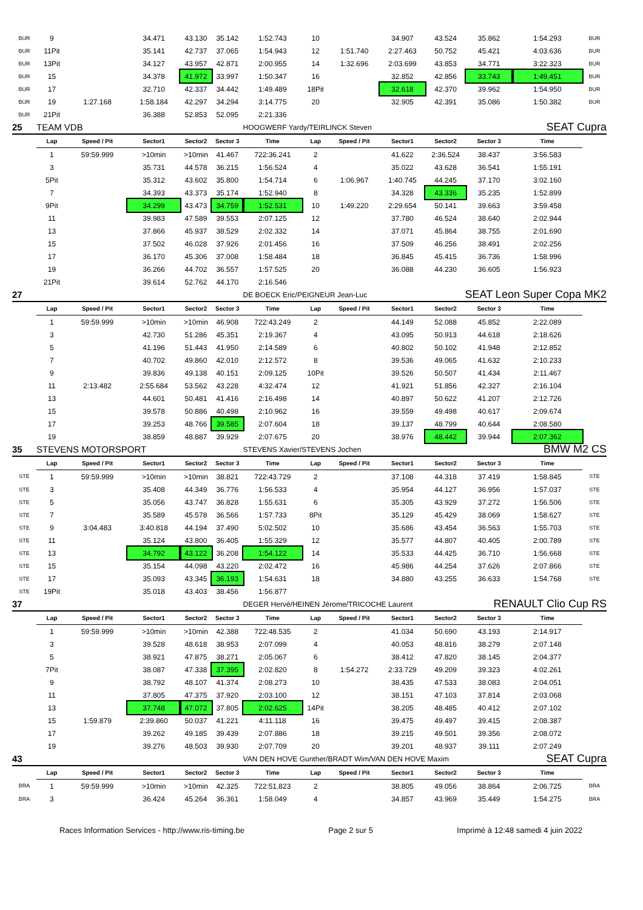| BUR | 9 | | 34.471 | 43.130 | 35.142 | 1:52.743 | 10 | | 34.907 | 43.524 | 35.862 | 1:54.293 | BUR |
| BUR | 11Pit | | 35.141 | 42.737 | 37.065 | 1:54.943 | 12 | 1:51.740 | 2:27.463 | 50.752 | 45.421 | 4:03.636 | BUR |
| BUR | 13Pit | | 34.127 | 43.957 | 42.871 | 2:00.955 | 14 | 1:32.696 | 2:03.699 | 43.853 | 34.771 | 3:22.323 | BUR |
| BUR | 15 | | 34.378 | 41.972 | 33.997 | 1:50.347 | 16 | | 32.852 | 42.856 | 33.743 | 1:49.451 | BUR |
| BUR | 17 | | 32.710 | 42.337 | 34.442 | 1:49.489 | 18Pit | | 32.618 | 42.370 | 39.962 | 1:54.950 | BUR |
| BUR | 19 | 1:27.168 | 1:58.184 | 42.297 | 34.294 | 3:14.775 | 20 | | 32.905 | 42.391 | 35.086 | 1:50.382 | BUR |
| BUR | 21Pit | | 36.388 | 52.853 | 52.095 | 2:21.336 | | | | | | | |
| 25 | TEAM VDB | | | | | HOOGWERF Yardy/TEIRLINCK Steven | | | | SEAT Cupra | | | |
| | Lap | Speed / Pit | Sector1 | Sector2 | Sector 3 | Time | Lap | Speed / Pit | Sector1 | Sector2 | Sector 3 | Time | |
| | 1 | 59:59.999 | >10min | >10min | 41.467 | 722:36.241 | 2 | | 41.622 | 2:36.524 | 38.437 | 3:56.583 | |
| | 3 | | 35.731 | 44.578 | 36.215 | 1:56.524 | 4 | | 35.022 | 43.628 | 36.541 | 1:55.191 | |
| | 5Pit | | 35.312 | 43.602 | 35.800 | 1:54.714 | 6 | 1:06.967 | 1:40.745 | 44.245 | 37.170 | 3:02.160 | |
| | 7 | | 34.393 | 43.373 | 35.174 | 1:52.940 | 8 | | 34.328 | 43.336 | 35.235 | 1:52.899 | |
| | 9Pit | | 34.299 | 43.473 | 34.759 | 1:52.531 | 10 | 1:49.220 | 2:29.654 | 50.141 | 39.663 | 3:59.458 | |
| | 11 | | 39.983 | 47.589 | 39.553 | 2:07.125 | 12 | | 37.780 | 46.524 | 38.640 | 2:02.944 | |
| | 13 | | 37.866 | 45.937 | 38.529 | 2:02.332 | 14 | | 37.071 | 45.864 | 38.755 | 2:01.690 | |
| | 15 | | 37.502 | 46.028 | 37.926 | 2:01.456 | 16 | | 37.509 | 46.256 | 38.491 | 2:02.256 | |
| | 17 | | 36.170 | 45.306 | 37.008 | 1:58.484 | 18 | | 36.845 | 45.415 | 36.736 | 1:58.996 | |
| | 19 | | 36.266 | 44.702 | 36.557 | 1:57.525 | 20 | | 36.088 | 44.230 | 36.605 | 1:56.923 | |
| | 21Pit | | 39.614 | 52.762 | 44.170 | 2:16.546 | | | | | | | |
| 27 | | | | | | DE BOECK Eric/PEIGNEUR Jean-Luc | | | | SEAT Leon Super Copa MK2 | | | |
| | Lap | Speed / Pit | Sector1 | Sector2 | Sector 3 | Time | Lap | Speed / Pit | Sector1 | Sector2 | Sector 3 | Time | |
| | 1 | 59:59.999 | >10min | >10min | 46.908 | 722:43.249 | 2 | | 44.149 | 52.088 | 45.852 | 2:22.089 | |
| | 3 | | 42.730 | 51.286 | 45.351 | 2:19.367 | 4 | | 43.095 | 50.913 | 44.618 | 2:18.626 | |
| | 5 | | 41.196 | 51.443 | 41.950 | 2:14.589 | 6 | | 40.802 | 50.102 | 41.948 | 2:12.852 | |
| | 7 | | 40.702 | 49.860 | 42.010 | 2:12.572 | 8 | | 39.536 | 49.065 | 41.632 | 2:10.233 | |
| | 9 | | 39.836 | 49.138 | 40.151 | 2:09.125 | 10Pit | | 39.526 | 50.507 | 41.434 | 2:11.467 | |
| | 11 | 2:13.482 | 2:55.684 | 53.562 | 43.228 | 4:32.474 | 12 | | 41.921 | 51.856 | 42.327 | 2:16.104 | |
| | 13 | | 44.601 | 50.481 | 41.416 | 2:16.498 | 14 | | 40.897 | 50.622 | 41.207 | 2:12.726 | |
| | 15 | | 39.578 | 50.886 | 40.498 | 2:10.962 | 16 | | 39.559 | 49.498 | 40.617 | 2:09.674 | |
| | 17 | | 39.253 | 48.766 | 39.585 | 2:07.604 | 18 | | 39.137 | 48.799 | 40.644 | 2:08.580 | |
| | 19 | | 38.859 | 48.887 | 39.929 | 2:07.675 | 20 | | 38.976 | 48.442 | 39.944 | 2:07.362 | |
| 35 | STEVENS MOTORSPORT | | | | | STEVENS Xavier/STEVENS Jochen | | | | BMW M2 CS | | | |
| | Lap | Speed / Pit | Sector1 | Sector2 | Sector 3 | Time | Lap | Speed / Pit | Sector1 | Sector2 | Sector 3 | Time | |
| STE | 1 | 59:59.999 | >10min | >10min | 38.821 | 722:43.729 | 2 | | 37.108 | 44.318 | 37.419 | 1:58.845 | STE |
| STE | 3 | | 35.408 | 44.349 | 36.776 | 1:56.533 | 4 | | 35.954 | 44.127 | 36.956 | 1:57.037 | STE |
| STE | 5 | | 35.056 | 43.747 | 36.828 | 1:55.631 | 6 | | 35.305 | 43.929 | 37.272 | 1:56.506 | STE |
| STE | 7 | | 35.589 | 45.578 | 36.566 | 1:57.733 | 8Pit | | 35.129 | 45.429 | 38.069 | 1:58.627 | STE |
| STE | 9 | 3:04.483 | 3:40.818 | 44.194 | 37.490 | 5:02.502 | 10 | | 35.686 | 43.454 | 36.563 | 1:55.703 | STE |
| STE | 11 | | 35.124 | 43.800 | 36.405 | 1:55.329 | 12 | | 35.577 | 44.807 | 40.405 | 2:00.789 | STE |
| STE | 13 | | 34.792 | 43.122 | 36.208 | 1:54.122 | 14 | | 35.533 | 44.425 | 36.710 | 1:56.668 | STE |
| STE | 15 | | 35.154 | 44.098 | 43.220 | 2:02.472 | 16 | | 45.986 | 44.254 | 37.626 | 2:07.866 | STE |
| STE | 17 | | 35.093 | 43.345 | 36.193 | 1:54.631 | 18 | | 34.880 | 43.255 | 36.633 | 1:54.768 | STE |
| STE | 19Pit | | 35.018 | 43.403 | 38.456 | 1:56.877 | | | | | | | |
| 37 | | | | | | DEGER Hervé/HEINEN Jérome/TRICOCHE Laurent | | | | | RENAULT Clio Cup RS | | |
| | Lap | Speed / Pit | Sector1 | Sector2 | Sector 3 | Time | Lap | Speed / Pit | Sector1 | Sector2 | Sector 3 | Time | |
| | 1 | 59:59.999 | >10min | >10min | 42.388 | 722:48.535 | 2 | | 41.034 | 50.690 | 43.193 | 2:14.917 | |
| | 3 | | 39.528 | 48.618 | 38.953 | 2:07.099 | 4 | | 40.053 | 48.816 | 38.279 | 2:07.148 | |
| | 5 | | 38.921 | 47.875 | 38.271 | 2:05.067 | 6 | | 38.412 | 47.820 | 38.145 | 2:04.377 | |
| | 7Pit | | 38.087 | 47.338 | 37.395 | 2:02.820 | 8 | 1:54.272 | 2:33.729 | 49.209 | 39.323 | 4:02.261 | |
| | 9 | | 38.792 | 48.107 | 41.374 | 2:08.273 | 10 | | 38.435 | 47.533 | 38.083 | 2:04.051 | |
| | 11 | | 37.805 | 47.375 | 37.920 | 2:03.100 | 12 | | 38.151 | 47.103 | 37.814 | 2:03.068 | |
| | 13 | | 37.748 | 47.072 | 37.805 | 2:02.625 | 14Pit | | 38.205 | 48.485 | 40.412 | 2:07.102 | |
| | 15 | 1:59.879 | 2:39.860 | 50.037 | 41.221 | 4:11.118 | 16 | | 39.475 | 49.497 | 39.415 | 2:08.387 | |
| | 17 | | 39.262 | 49.185 | 39.439 | 2:07.886 | 18 | | 39.215 | 49.501 | 39.356 | 2:08.072 | |
| | 19 | | 39.276 | 48.503 | 39.930 | 2:07.709 | 20 | | 39.201 | 48.937 | 39.111 | 2:07.249 | |
| 43 | | | | | | VAN DEN HOVE Gunther/BRADT Wim/VAN DEN HOVE Maxim | | | | | | SEAT Cupra | |
| | Lap | Speed / Pit | Sector1 | Sector2 | Sector 3 | Time | Lap | Speed / Pit | Sector1 | Sector2 | Sector 3 | Time | |
| BRA | 1 | 59:59.999 | >10min | >10min | 42.325 | 722:51.823 | 2 | | 38.805 | 49.056 | 38.864 | 2:06.725 | BRA |
| BRA | 3 | | 36.424 | 45.264 | 36.361 | 1:58.049 | 4 | | 34.857 | 43.969 | 35.449 | 1:54.275 | BRA |
Races Information Services - http://www.ris-timing.be Page 2 sur 5 Imprimé à 12:48 samedi 4 juin 2022